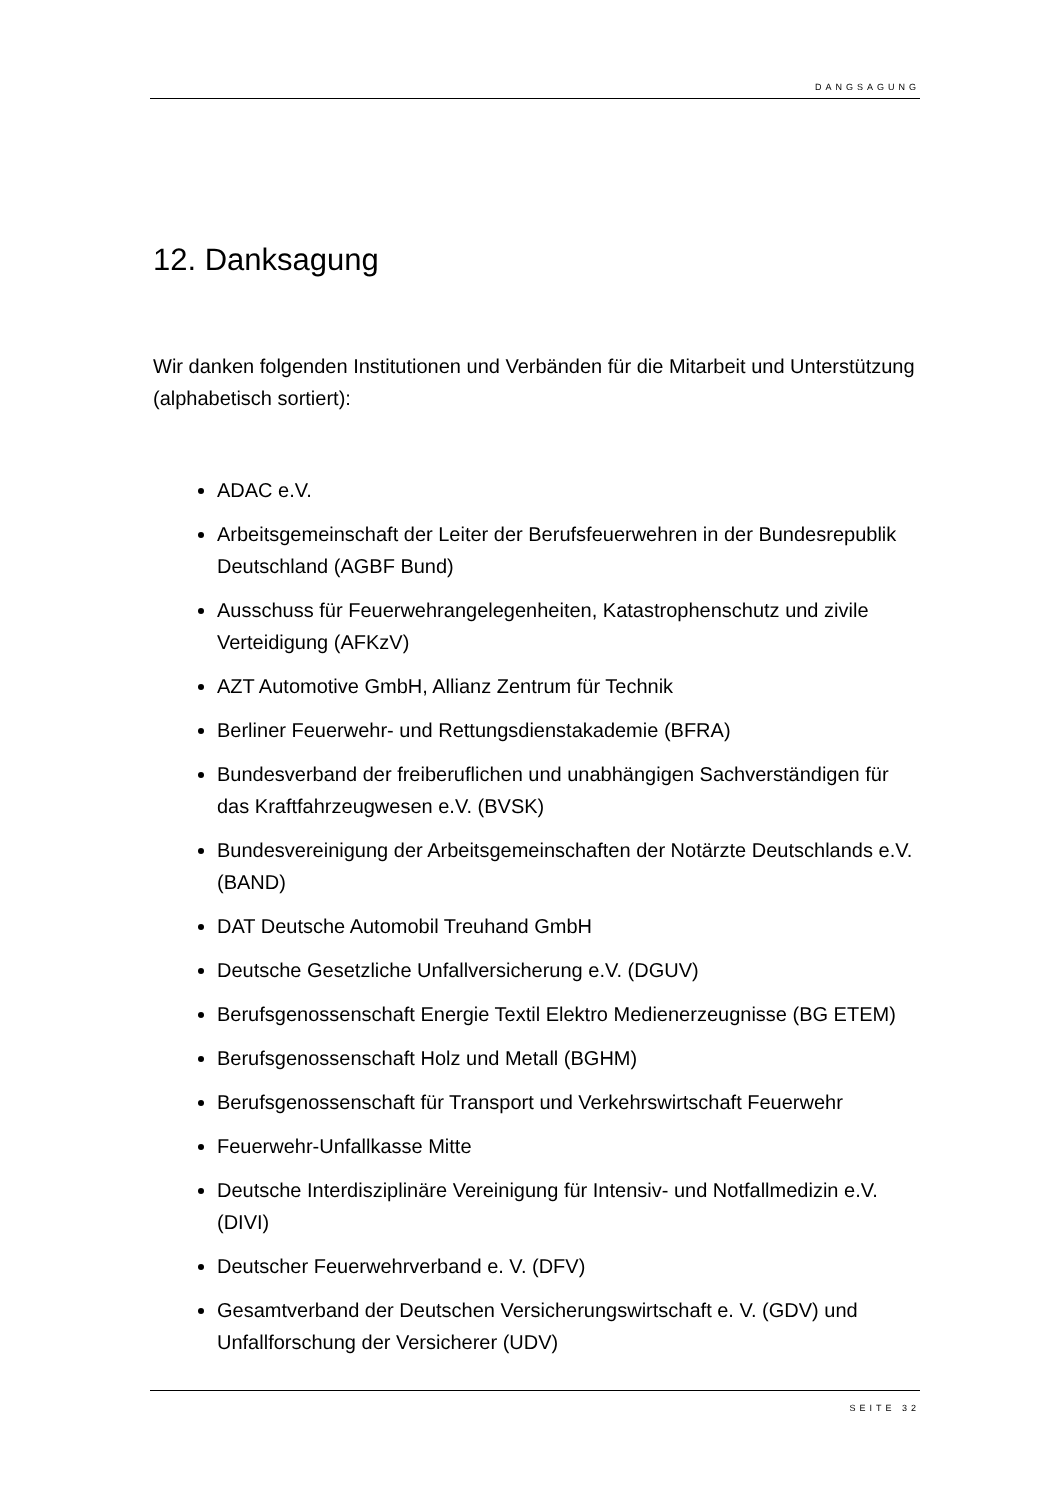DANGSAGUNG
12. Danksagung
Wir danken folgenden Institutionen und Verbänden für die Mitarbeit und Unterstützung (alphabetisch sortiert):
ADAC e.V.
Arbeitsgemeinschaft der Leiter der Berufsfeuerwehren in der Bundesrepublik Deutschland (AGBF Bund)
Ausschuss für Feuerwehrangelegenheiten, Katastrophenschutz und zivile Verteidigung (AFKzV)
AZT Automotive GmbH, Allianz Zentrum für Technik
Berliner Feuerwehr- und Rettungsdienstakademie (BFRA)
Bundesverband der freiberuflichen und unabhängigen Sachverständigen für das Kraftfahrzeugwesen e.V. (BVSK)
Bundesvereinigung der Arbeitsgemeinschaften der Notärzte Deutschlands e.V. (BAND)
DAT Deutsche Automobil Treuhand GmbH
Deutsche Gesetzliche Unfallversicherung e.V. (DGUV)
Berufsgenossenschaft Energie Textil Elektro Medienerzeugnisse (BG ETEM)
Berufsgenossenschaft Holz und Metall (BGHM)
Berufsgenossenschaft für Transport und Verkehrswirtschaft Feuerwehr
Feuerwehr-Unfallkasse Mitte
Deutsche Interdisziplinäre Vereinigung für Intensiv- und Notfallmedizin e.V. (DIVI)
Deutscher Feuerwehrverband e. V. (DFV)
Gesamtverband der Deutschen Versicherungswirtschaft e. V. (GDV) und Unfallforschung der Versicherer (UDV)
SEITE 32